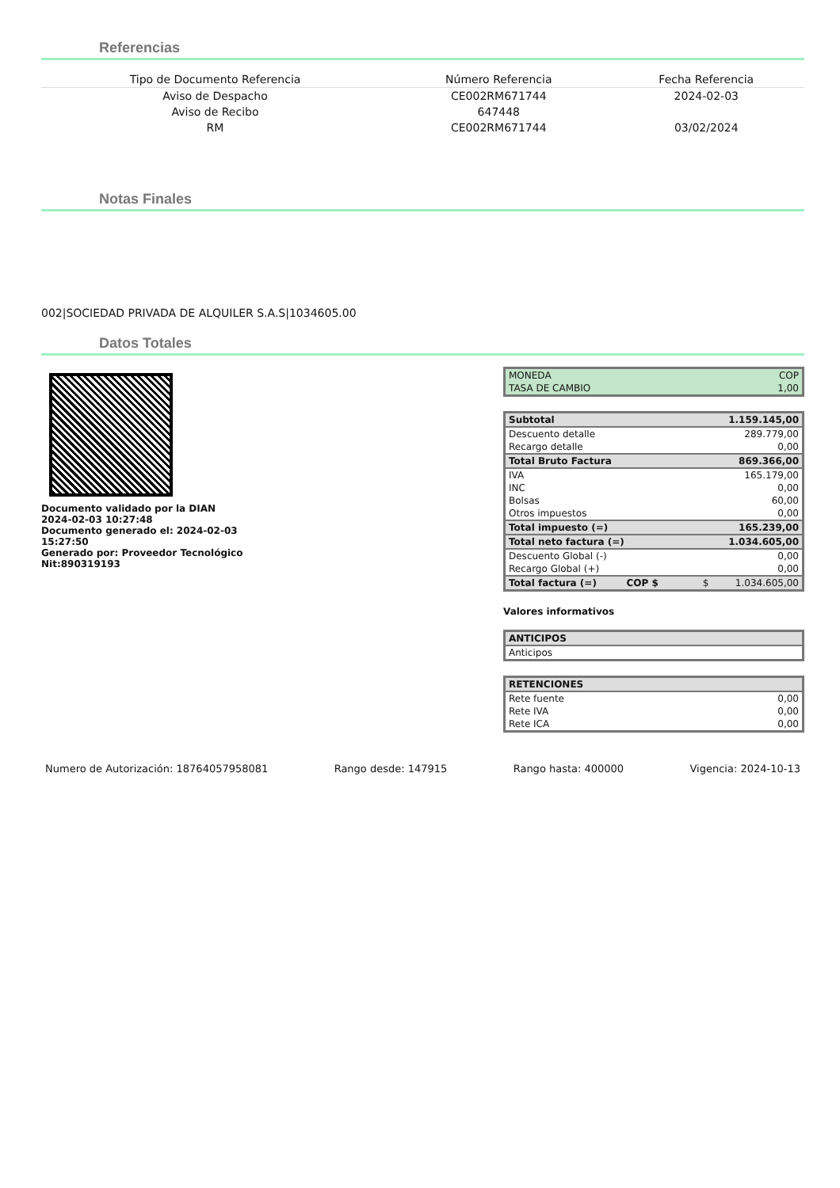Referencias
| Tipo de Documento Referencia | Número Referencia | Fecha Referencia |
| --- | --- | --- |
| Aviso de Despacho | CE002RM671744 | 2024-02-03 |
| Aviso de Recibo | 647448 | |
| RM | CE002RM671744 | 03/02/2024 |
Notas Finales
002|SOCIEDAD PRIVADA DE ALQUILER S.A.S|1034605.00
Datos Totales
Documento validado por la DIAN 2024-02-03 10:27:48
Documento generado el: 2024-02-03 15:27:50
Generado por: Proveedor Tecnológico Nit:890319193
| MONEDA | COP |
| TASA DE CAMBIO | 1,00 |
| Subtotal | 1.159.145,00 | |
| Descuento detalle | 289.779,00 | |
| Recargo detalle | 0,00 | |
| Total Bruto Factura | 869.366,00 | |
| IVA | 165.179,00 | |
| INC | 0,00 | |
| Bolsas | 60,00 | |
| Otros impuestos | 0,00 | |
| Total impuesto (=) | 165.239,00 | |
| Total neto factura (=) | 1.034.605,00 | |
| Descuento Global (-) | 0,00 | |
| Recargo Global (+) | 0,00 | |
| Total factura (=) COP $ | $ | 1.034.605,00 |
Valores informativos
| ANTICIPOS | |
| Anticipos | |
| RETENCIONES | |
| Rete fuente | 0,00 |
| Rete IVA | 0,00 |
| Rete ICA | 0,00 |
Numero de Autorización: 18764057958081 Rango desde: 147915 Rango hasta: 400000 Vigencia: 2024-10-13